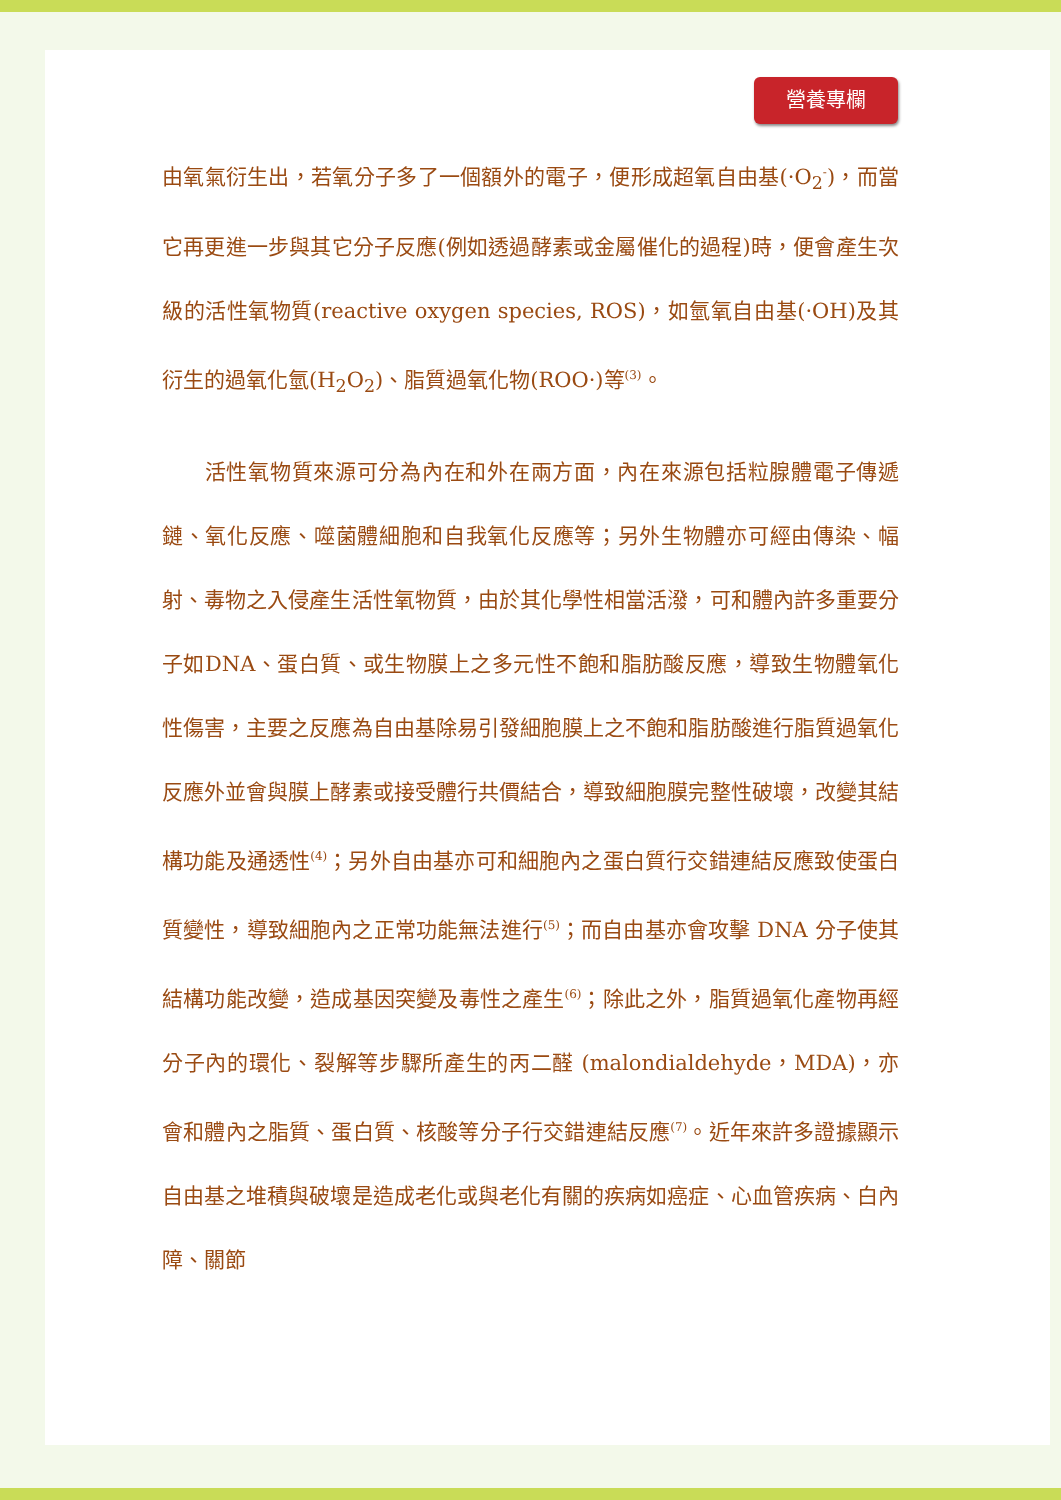營養專欄
由氧氣衍生出，若氧分子多了一個額外的電子，便形成超氧自由基(·O<sub>2</sub><sup>-</sup>)，而當它再更進一步與其它分子反應(例如透過酵素或金屬催化的過程)時，便會產生次級的活性氧物質(reactive oxygen species, ROS)，如氫氧自由基(·OH)及其衍生的過氧化氫(H<sub>2</sub>O<sub>2</sub>)、脂質過氧化物(ROO·)等<sup>(3)</sup>。
  活性氧物質來源可分為內在和外在兩方面，內在來源包括粒腺體電子傳遞鏈、氧化反應、噬菌體細胞和自我氧化反應等；另外生物體亦可經由傳染、幅射、毒物之入侵產生活性氧物質，由於其化學性相當活潑，可和體內許多重要分子如DNA、蛋白質、或生物膜上之多元性不飽和脂肪酸反應，導致生物體氧化性傷害，主要之反應為自由基除易引發細胞膜上之不飽和脂肪酸進行脂質過氧化反應外並會與膜上酵素或接受體行共價結合，導致細胞膜完整性破壞，改變其結構功能及通透性<sup>(4)</sup>；另外自由基亦可和細胞內之蛋白質行交錯連結反應致使蛋白質變性，導致細胞內之正常功能無法進行<sup>(5)</sup>；而自由基亦會攻擊 DNA 分子使其結構功能改變，造成基因突變及毒性之產生<sup>(6)</sup>；除此之外，脂質過氧化產物再經分子內的環化、裂解等步驟所產生的丙二醛 (malondialdehyde，MDA)，亦會和體內之脂質、蛋白質、核酸等分子行交錯連結反應<sup>(7)</sup>。近年來許多證據顯示自由基之堆積與破壞是造成老化或與老化有關的疾病如癌症、心血管疾病、白內障、關節